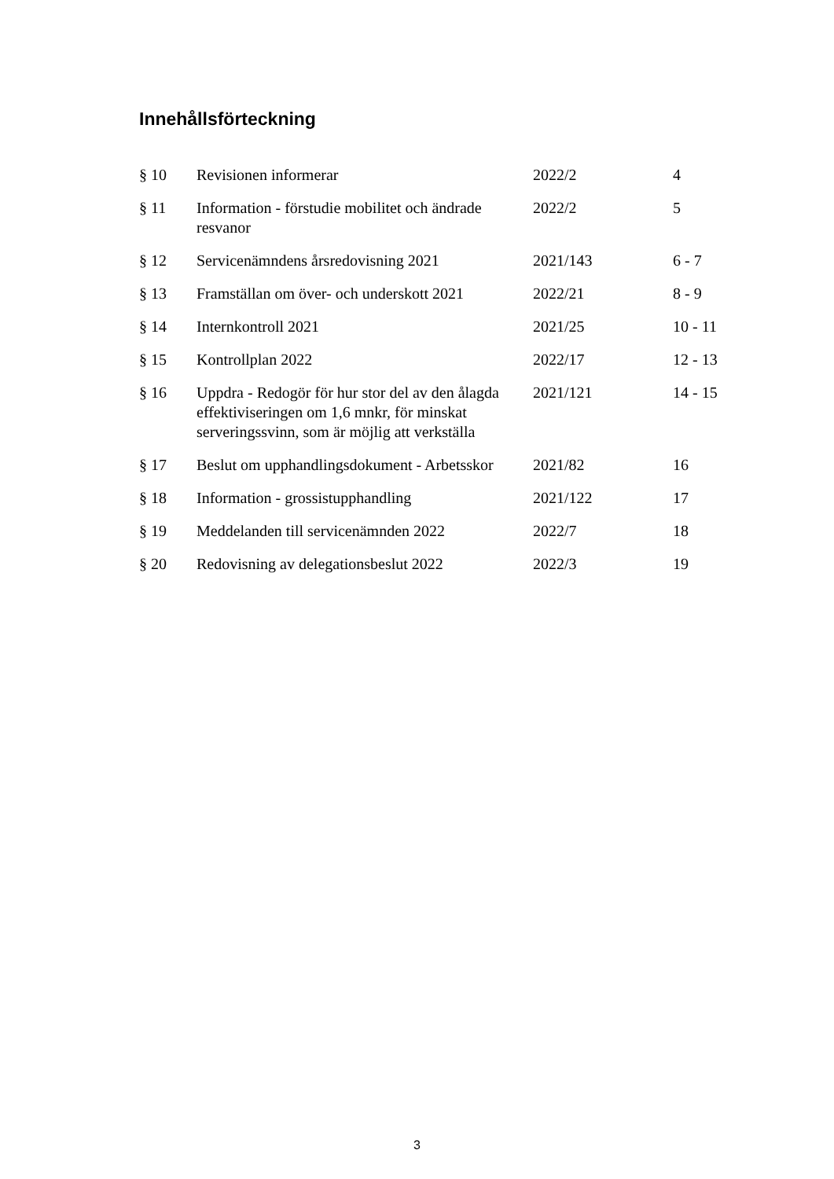Innehållsförteckning
| § 10 | Revisionen informerar | 2022/2 | 4 |
| § 11 | Information - förstudie mobilitet och ändrade resvanor | 2022/2 | 5 |
| § 12 | Servicenämndens årsredovisning 2021 | 2021/143 | 6 - 7 |
| § 13 | Framställan om över- och underskott 2021 | 2022/21 | 8 - 9 |
| § 14 | Internkontroll 2021 | 2021/25 | 10 - 11 |
| § 15 | Kontrollplan 2022 | 2022/17 | 12 - 13 |
| § 16 | Uppdra - Redogör för hur stor del av den ålagda effektiviseringen om 1,6 mnkr, för minskat serveringssvinn, som är möjlig att verkställa | 2021/121 | 14 - 15 |
| § 17 | Beslut om upphandlingsdokument - Arbetsskor | 2021/82 | 16 |
| § 18 | Information - grossistupphandling | 2021/122 | 17 |
| § 19 | Meddelanden till servicenämnden 2022 | 2022/7 | 18 |
| § 20 | Redovisning av delegationsbeslut 2022 | 2022/3 | 19 |
3